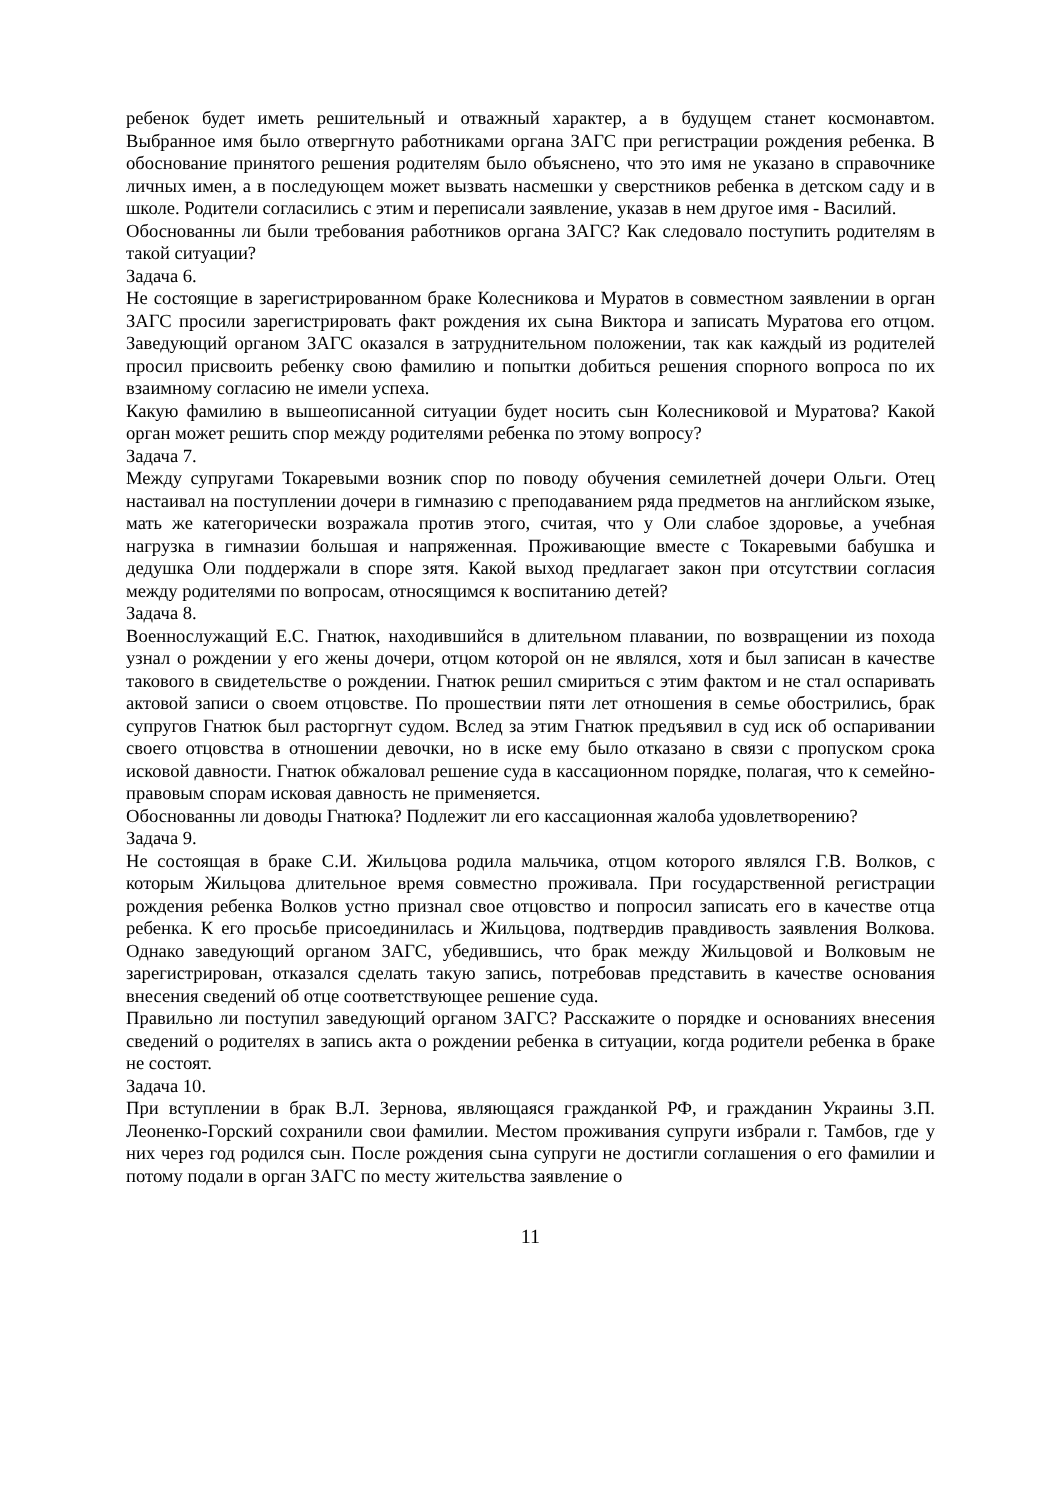ребенок будет иметь решительный и отважный характер, а в будущем станет космонавтом. Выбранное имя было отвергнуто работниками органа ЗАГС при регистрации рождения ребенка. В обоснование принятого решения родителям было объяснено, что это имя не указано в справочнике личных имен, а в последующем может вызвать насмешки у сверстников ребенка в детском саду и в школе. Родители согласились с этим и переписали заявление, указав в нем другое имя - Василий.
Обоснованны ли были требования работников органа ЗАГС? Как следовало поступить родителям в такой ситуации?
Задача 6.
Не состоящие в зарегистрированном браке Колесникова и Муратов в совместном заявлении в орган ЗАГС просили зарегистрировать факт рождения их сына Виктора и записать Муратова его отцом. Заведующий органом ЗАГС оказался в затруднительном положении, так как каждый из родителей просил присвоить ребенку свою фамилию и попытки добиться решения спорного вопроса по их взаимному согласию не имели успеха.
Какую фамилию в вышеописанной ситуации будет носить сын Колесниковой и Муратова? Какой орган может решить спор между родителями ребенка по этому вопросу?
Задача 7.
Между супругами Токаревыми возник спор по поводу обучения семилетней дочери Ольги. Отец настаивал на поступлении дочери в гимназию с преподаванием ряда предметов на английском языке, мать же категорически возражала против этого, считая, что у Оли слабое здоровье, а учебная нагрузка в гимназии большая и напряженная. Проживающие вместе с Токаревыми бабушка и дедушка Оли поддержали в споре зятя. Какой выход предлагает закон при отсутствии согласия между родителями по вопросам, относящимся к воспитанию детей?
Задача 8.
Военнослужащий Е.С. Гнатюк, находившийся в длительном плавании, по возвращении из похода узнал о рождении у его жены дочери, отцом которой он не являлся, хотя и был записан в качестве такового в свидетельстве о рождении. Гнатюк решил смириться с этим фактом и не стал оспаривать актовой записи о своем отцовстве. По прошествии пяти лет отношения в семье обострились, брак супругов Гнатюк был расторгнут судом. Вслед за этим Гнатюк предъявил в суд иск об оспаривании своего отцовства в отношении девочки, но в иске ему было отказано в связи с пропуском срока исковой давности. Гнатюк обжаловал решение суда в кассационном порядке, полагая, что к семейно-правовым спорам исковая давность не применяется.
Обоснованны ли доводы Гнатюка? Подлежит ли его кассационная жалоба удовлетворению?
Задача 9.
Не состоящая в браке С.И. Жильцова родила мальчика, отцом которого являлся Г.В. Волков, с которым Жильцова длительное время совместно проживала. При государственной регистрации рождения ребенка Волков устно признал свое отцовство и попросил записать его в качестве отца ребенка. К его просьбе присоединилась и Жильцова, подтвердив правдивость заявления Волкова. Однако заведующий органом ЗАГС, убедившись, что брак между Жильцовой и Волковым не зарегистрирован, отказался сделать такую запись, потребовав представить в качестве основания внесения сведений об отце соответствующее решение суда.
Правильно ли поступил заведующий органом ЗАГС? Расскажите о порядке и основаниях внесения сведений о родителях в запись акта о рождении ребенка в ситуации, когда родители ребенка в браке не состоят.
Задача 10.
При вступлении в брак В.Л. Зернова, являющаяся гражданкой РФ, и гражданин Украины З.П. Леоненко-Горский сохранили свои фамилии. Местом проживания супруги избрали г. Тамбов, где у них через год родился сын. После рождения сына супруги не достигли соглашения о его фамилии и потому подали в орган ЗАГС по месту жительства заявление о
11